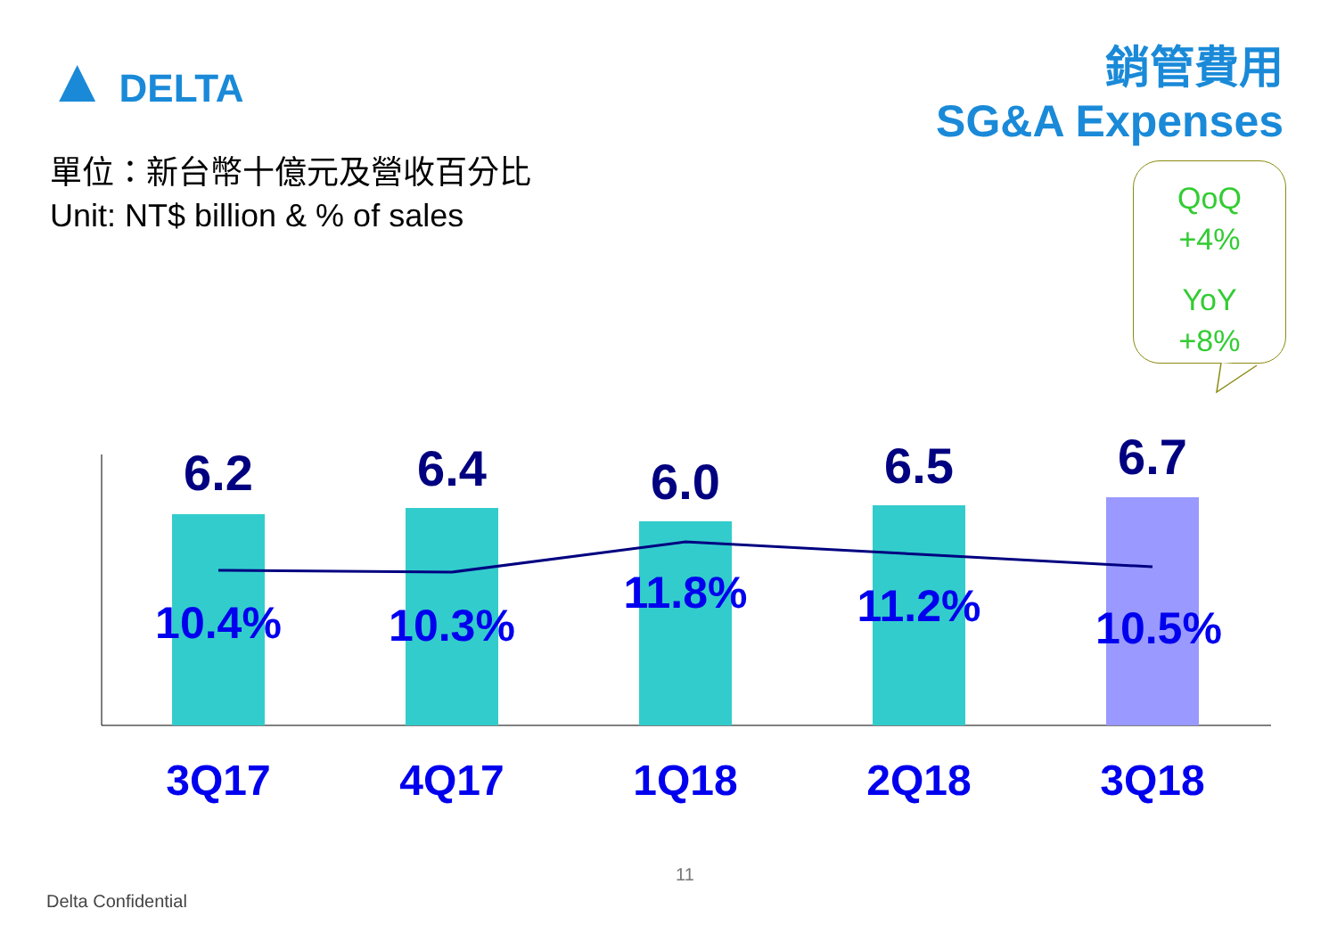▲ DELTA
銷管費用
SG&A Expenses
單位：新台幣十億元及營收百分比
Unit: NT$ billion & % of sales
QoQ
+4%
YoY
+8%
6.2
6.4
6.0
6.5
6.7
10.4%
10.3%
11.8%
11.2%
10.5%
3Q17
4Q17
1Q18
2Q18
3Q18
11
Delta Confidential